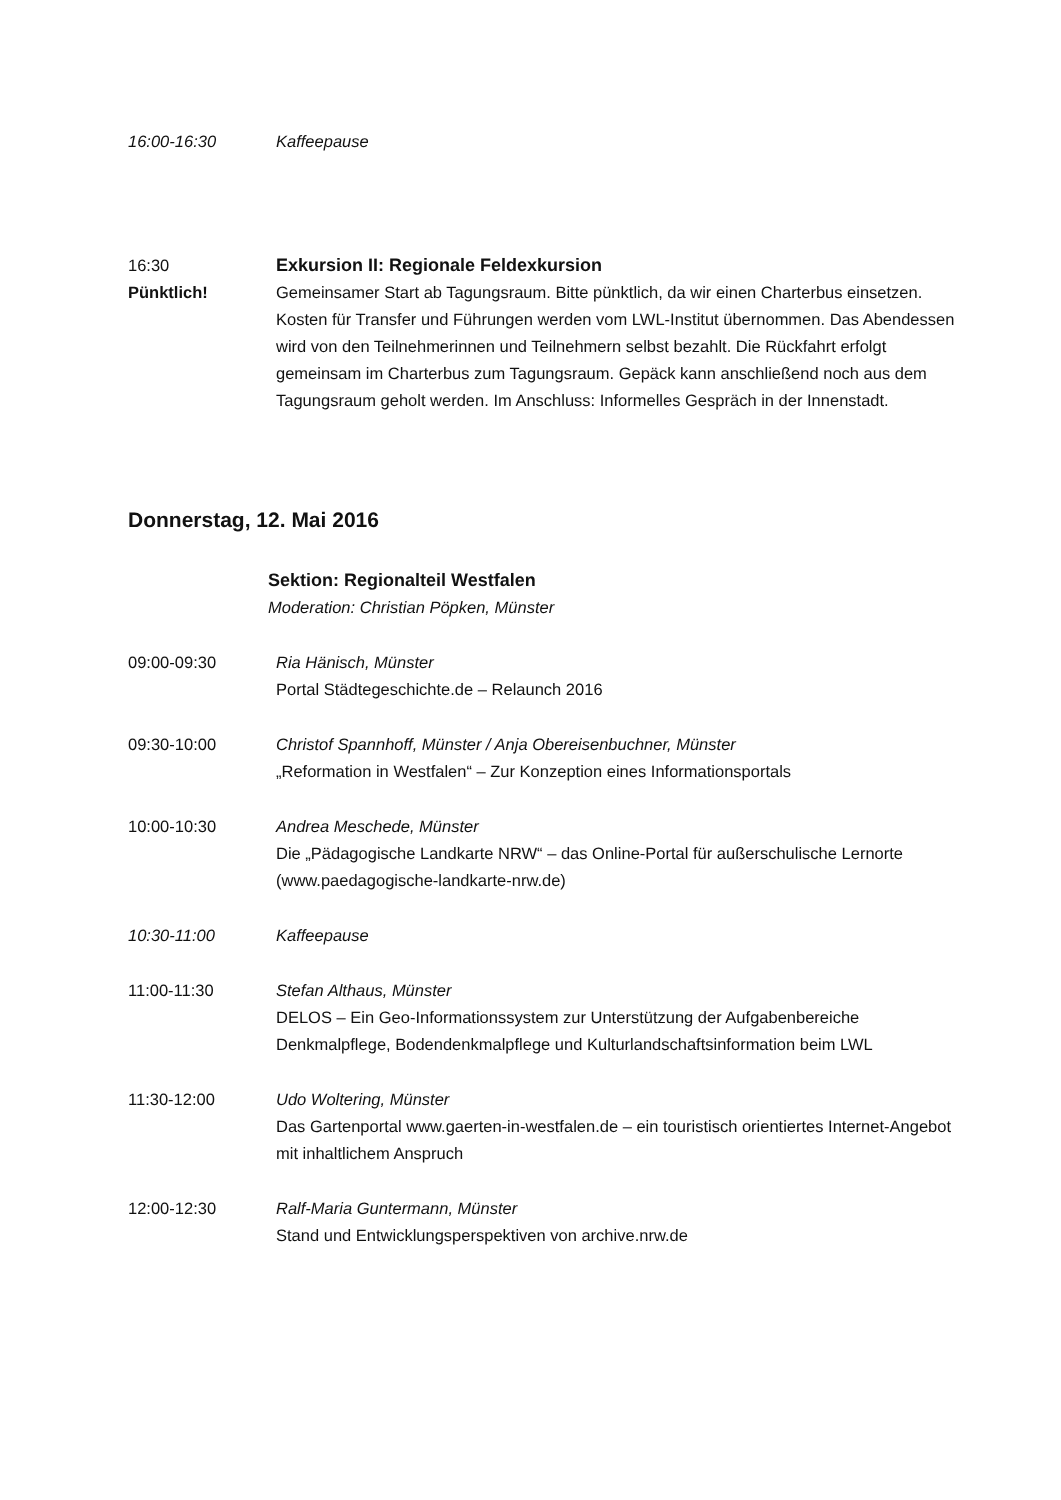16:00-16:30 Kaffeepause
16:30
Pünktlich!
Exkursion II: Regionale Feldexkursion
Gemeinsamer Start ab Tagungsraum. Bitte pünktlich, da wir einen Charterbus einsetzen. Kosten für Transfer und Führungen werden vom LWL-Institut übernommen. Das Abendessen wird von den Teilnehmerinnen und Teilnehmern selbst bezahlt. Die Rückfahrt erfolgt gemeinsam im Charterbus zum Tagungsraum. Gepäck kann anschließend noch aus dem Tagungsraum geholt werden. Im Anschluss: Informelles Gespräch in der Innenstadt.
Donnerstag, 12. Mai 2016
Sektion: Regionalteil Westfalen
Moderation: Christian Pöpken, Münster
09:00-09:30 Ria Hänisch, Münster
Portal Städtegeschichte.de – Relaunch 2016
09:30-10:00 Christof Spannhoff, Münster / Anja Obereisenbuchner, Münster
„Reformation in Westfalen“ – Zur Konzeption eines Informationsportals
10:00-10:30 Andrea Meschede, Münster
Die „Pädagogische Landkarte NRW“ – das Online-Portal für außerschulische Lernorte (www.paedagogische-landkarte-nrw.de)
10:30-11:00 Kaffeepause
11:00-11:30 Stefan Althaus, Münster
DELOS – Ein Geo-Informationssystem zur Unterstützung der Aufgabenbereiche Denkmalpflege, Bodendenkmalpflege und Kulturlandschaftsinformation beim LWL
11:30-12:00 Udo Woltering, Münster
Das Gartenportal www.gaerten-in-westfalen.de – ein touristisch orientiertes Internet-Angebot mit inhaltlichem Anspruch
12:00-12:30 Ralf-Maria Guntermann, Münster
Stand und Entwicklungsperspektiven von archive.nrw.de